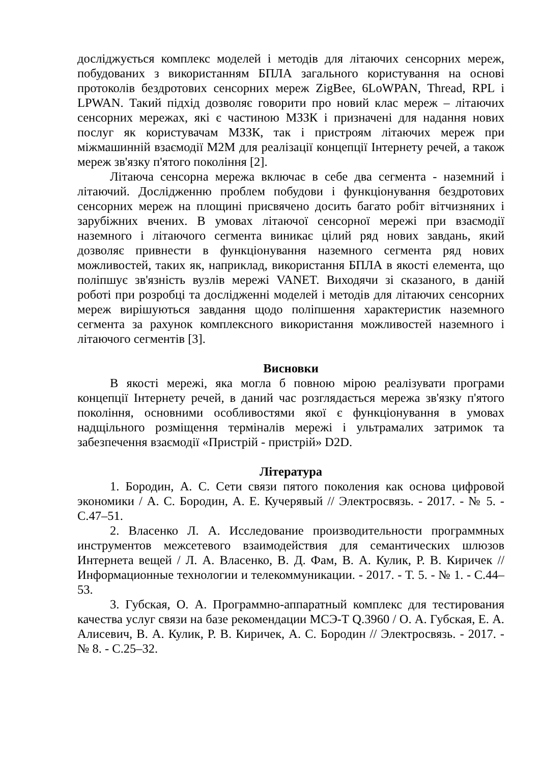досліджується комплекс моделей і методів для літаючих сенсорних мереж, побудованих з використанням БПЛА загального користування на основі протоколів бездротових сенсорних мереж ZigBee, 6LoWPAN, Thread, RPL і LPWAN. Такий підхід дозволяє говорити про новий клас мереж – літаючих сенсорних мережах, які є частиною МЗЗК і призначені для надання нових послуг як користувачам МЗЗК, так і пристроям літаючих мереж при міжмашинній взаємодії M2M для реалізації концепції Інтернету речей, а також мереж зв'язку п'ятого покоління [2].
Літаюча сенсорна мережа включає в себе два сегмента - наземний і літаючий. Дослідженню проблем побудови і функціонування бездротових сенсорних мереж на площині присвячено досить багато робіт вітчизняних і зарубіжних вчених. В умовах літаючої сенсорної мережі при взаємодії наземного і літаючого сегмента виникає цілий ряд нових завдань, який дозволяє привнести в функціонування наземного сегмента ряд нових можливостей, таких як, наприклад, використання БПЛА в якості елемента, що поліпшує зв'язність вузлів мережі VANET. Виходячи зі сказаного, в даній роботі при розробці та дослідженні моделей і методів для літаючих сенсорних мереж вирішуються завдання щодо поліпшення характеристик наземного сегмента за рахунок комплексного використання можливостей наземного і літаючого сегментів [3].
Висновки
В якості мережі, яка могла б повною мірою реалізувати програми концепції Інтернету речей, в даний час розглядається мережа зв'язку п'ятого покоління, основними особливостями якої є функціонування в умовах надщільного розміщення терміналів мережі і ультрамалих затримок та забезпечення взаємодії «Пристрій - пристрій» D2D.
Література
1. Бородин, А. С. Сети связи пятого поколения как основа цифровой экономики / А. С. Бородин, А. Е. Кучерявый // Электросвязь. - 2017. - № 5. - С.47–51.
2. Власенко Л. А. Исследование производительности программных инструментов межсетевого взаимодействия для семантических шлюзов Интернета вещей / Л. А. Власенко, В. Д. Фам, В. А. Кулик, Р. В. Киричек // Информационные технологии и телекоммуникации. - 2017. - Т. 5. - № 1. - С.44–53.
3. Губская, О. А. Программно-аппаратный комплекс для тестирования качества услуг связи на базе рекомендации МСЭ-Т Q.3960 / О. А. Губская, Е. А. Алисевич, В. А. Кулик, Р. В. Киричек, А. С. Бородин // Электросвязь. - 2017. - № 8. - С.25–32.